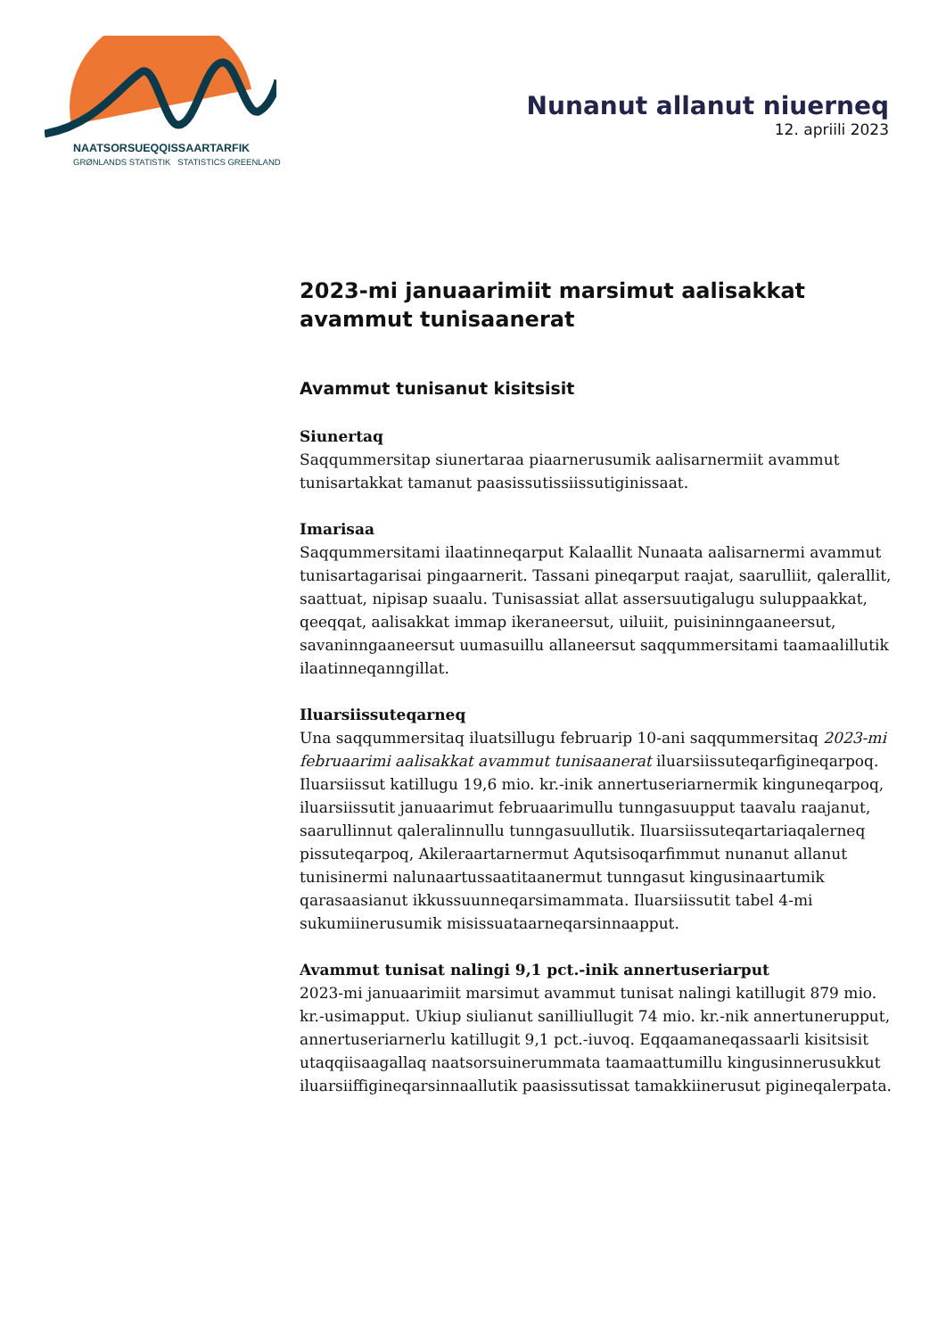NAATSORSUEQQISSAARTARFIK
GRØNLANDS STATISTIK STATISTICS GREENLAND
Nunanut allanut niuerneq
12. apriili 2023
2023-mi januaarimiit marsimut aalisakkat avammut tunisaanerat
Avammut tunisanut kisitsisit
Siunertaq
Saqqummersitap siunertaraa piaarnerusumik aalisarnermiit avammut tunisartakkat tamanut paasissutissiissutiginissaat.
Imarisaa
Saqqummersitami ilaatinneqarput Kalaallit Nunaata aalisarnermi avammut tunisartagarisai pingaarnerit. Tassani pineqarput raajat, saarulliit, qalerallit, saattuat, nipisap suaalu. Tunisassiat allat assersuutigalugu suluppaakkat, qeeqqat, aalisakkat immap ikeraneersut, uiluiit, puisininngaaneersut, savaninngaaneersut uumasuillu allaneersut saqqummersitami taamaalillutik ilaatinneqanngillat.
Iluarsiissuteqarneq
Una saqqummersitaq iluatsillugu februarip 10-ani saqqummersitaq 2023-mi februaarimi aalisakkat avammut tunisaanerat iluarsiissuteqarfigineqarpoq. Iluarsiissut katillugu 19,6 mio. kr.-inik annertuseriarnermik kinguneqarpoq, iluarsiissutit januaarimut februaarimullu tunngasuupput taavalu raajanut, saarullinnut qaleralinnullu tunngasuullutik. Iluarsiissuteqartariaqalerneq pissuteqarpoq, Akileraartarnermut Aqutsisoqarfimmut nunanut allanut tunisinermi nalunaartussaatitaanermut tunngasut kingusinaartumik qarasaasianut ikkussuunneqarsimammata. Iluarsiissutit tabel 4-mi sukumiinerusumik misissuataarneqarsinnaapput.
Avammut tunisat nalingi 9,1 pct.-inik annertuseriarput
2023-mi januaarimiit marsimut avammut tunisat nalingi katillugit 879 mio. kr.-usimapput. Ukiup siulianut sanilliullugit 74 mio. kr.-nik annertunerupput, annertuseriarnerlu katillugit 9,1 pct.-iuvoq. Eqqaamaneqassaarli kisitsisit utaqqiisaagallaq naatsorsuinerummata taamaattumillu kingusinnerusukkut iluarsiiffigineqarsinnaallutik paasissutissat tamakkiinerusut pigineqalerpata.